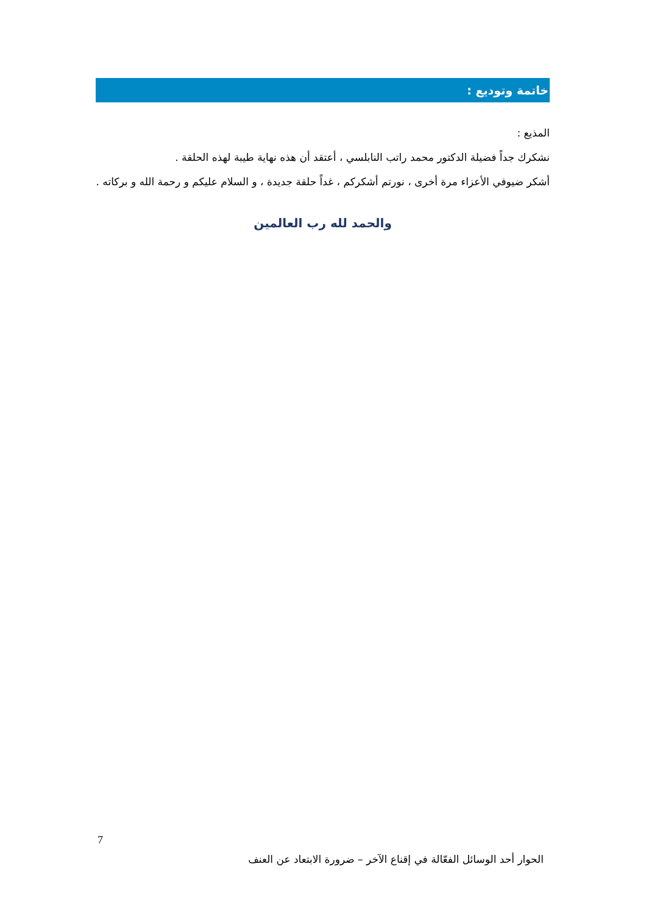خاتمة وتوديع :
المذيع :
نشكرك جداً فضيلة الدكتور محمد راتب النابلسي ، أعتقد أن هذه نهاية طيبة لهذه الحلقة .
أشكر ضيوفي الأعزاء مرة أخرى ، نورتم أشكركم ، غداً حلقة جديدة ، و السلام عليكم و رحمة الله و بركاته .
والحمد لله رب العالمين
7
الحوار أحد الوسائل الفعّالة في إقناع الآخر – ضرورة الابتعاد عن العنف